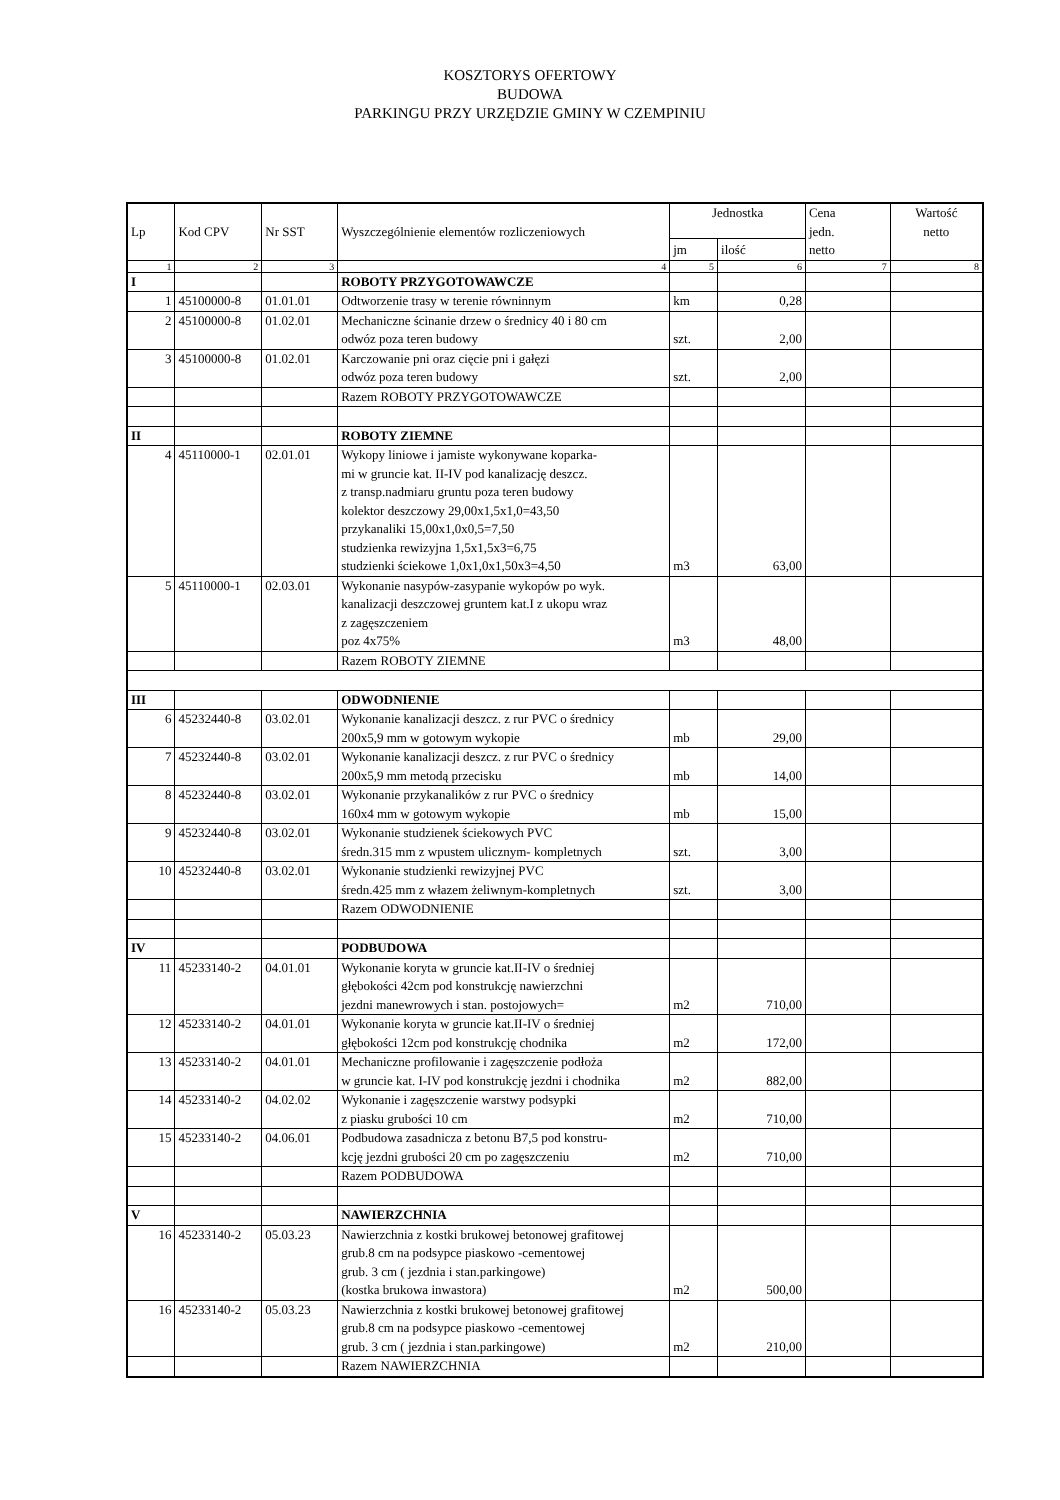KOSZTORYS OFERTOWY
BUDOWA
PARKINGU PRZY URZĘDZIE GMINY W CZEMPINIU
| Lp | Kod CPV | Nr SST | Wyszczególnienie elementów rozliczeniowych | Jednostka | | Cena jedn. netto | Wartość netto |
| --- | --- | --- | --- | --- | --- | --- | --- |
| | | | | jm | ilość | | |
| 1 | 2 | 3 | 4 | 5 | 6 | 7 | 8 |
| I | | | ROBOTY PRZYGOTOWAWCZE | | | | |
| 1 | 45100000-8 | 01.01.01 | Odtworzenie trasy w terenie równinnym | km | 0,28 | | |
| 2 | 45100000-8 | 01.02.01 | Mechaniczne ścinanie drzew o średnicy 40 i 80 cm odwóz poza teren budowy | szt. | 2,00 | | |
| 3 | 45100000-8 | 01.02.01 | Karczowanie pni oraz cięcie pni i gałęzi odwóz poza teren budowy | szt. | 2,00 | | |
| | | | Razem ROBOTY PRZYGOTOWAWCZE | | | | |
| II | | | ROBOTY ZIEMNE | | | | |
| 4 | 45110000-1 | 02.01.01 | Wykopy liniowe i jamiste wykonywane koparka- mi w gruncie kat. II-IV pod kanalizację deszcz. z transp.nadmiaru gruntu poza teren budowy kolektor deszczowy 29,00x1,5x1,0=43,50 przykanaliki 15,00x1,0x0,5=7,50 studzienka rewizyjna 1,5x1,5x3=6,75 studzienki ściekowe 1,0x1,0x1,50x3=4,50 | m3 | 63,00 | | |
| 5 | 45110000-1 | 02.03.01 | Wykonanie nasypów-zasypanie wykopów po wyk. kanalizacji deszczowej gruntem kat.I z ukopu wraz z zagęszczeniem poz 4x75% | m3 | 48,00 | | |
| | | | Razem ROBOTY ZIEMNE | | | | |
| III | | | ODWODNIENIE | | | | |
| 6 | 45232440-8 | 03.02.01 | Wykonanie kanalizacji deszcz. z rur PVC o średnicy 200x5,9 mm w gotowym wykopie | mb | 29,00 | | |
| 7 | 45232440-8 | 03.02.01 | Wykonanie kanalizacji deszcz. z rur PVC o średnicy 200x5,9 mm metodą przecisku | mb | 14,00 | | |
| 8 | 45232440-8 | 03.02.01 | Wykonanie przykanalików z rur PVC o średnicy 160x4 mm w gotowym wykopie | mb | 15,00 | | |
| 9 | 45232440-8 | 03.02.01 | Wykonanie studzienek ściekowych PVC średn.315 mm z wpustem ulicznym- kompletnych | szt. | 3,00 | | |
| 10 | 45232440-8 | 03.02.01 | Wykonanie studzienki rewizyjnej PVC średn.425 mm z włazem żeliwnym-kompletnych | szt. | 3,00 | | |
| | | | Razem ODWODNIENIE | | | | |
| IV | | | PODBUDOWA | | | | |
| 11 | 45233140-2 | 04.01.01 | Wykonanie koryta w gruncie kat.II-IV o średniej głębokości 42cm pod konstrukcję nawierzchni jezdni manewrowych i stan. postojowych= | m2 | 710,00 | | |
| 12 | 45233140-2 | 04.01.01 | Wykonanie koryta w gruncie kat.II-IV o średniej głębokości 12cm pod konstrukcję chodnika | m2 | 172,00 | | |
| 13 | 45233140-2 | 04.01.01 | Mechaniczne profilowanie i zagęszczenie podłoża w gruncie kat. I-IV pod konstrukcję jezdni i chodnika | m2 | 882,00 | | |
| 14 | 45233140-2 | 04.02.02 | Wykonanie i zagęszczenie warstwy podsypki z piasku grubości 10 cm | m2 | 710,00 | | |
| 15 | 45233140-2 | 04.06.01 | Podbudowa zasadnicza z betonu B7,5 pod konstru- kcję jezdni grubości 20 cm po zagęszczeniu | m2 | 710,00 | | |
| | | | Razem PODBUDOWA | | | | |
| V | | | NAWIERZCHNIA | | | | |
| 16 | 45233140-2 | 05.03.23 | Nawierzchnia z kostki brukowej betonowej grafitowej grub.8 cm na podsypce piaskowo -cementowej grub. 3 cm ( jezdnia i stan.parkingowe) (kostka brukowa inwastora) | m2 | 500,00 | | |
| 16 | 45233140-2 | 05.03.23 | Nawierzchnia z kostki brukowej betonowej grafitowej grub.8 cm na podsypce piaskowo -cementowej grub. 3 cm ( jezdnia i stan.parkingowe) | m2 | 210,00 | | |
| | | | Razem NAWIERZCHNIA | | | | |